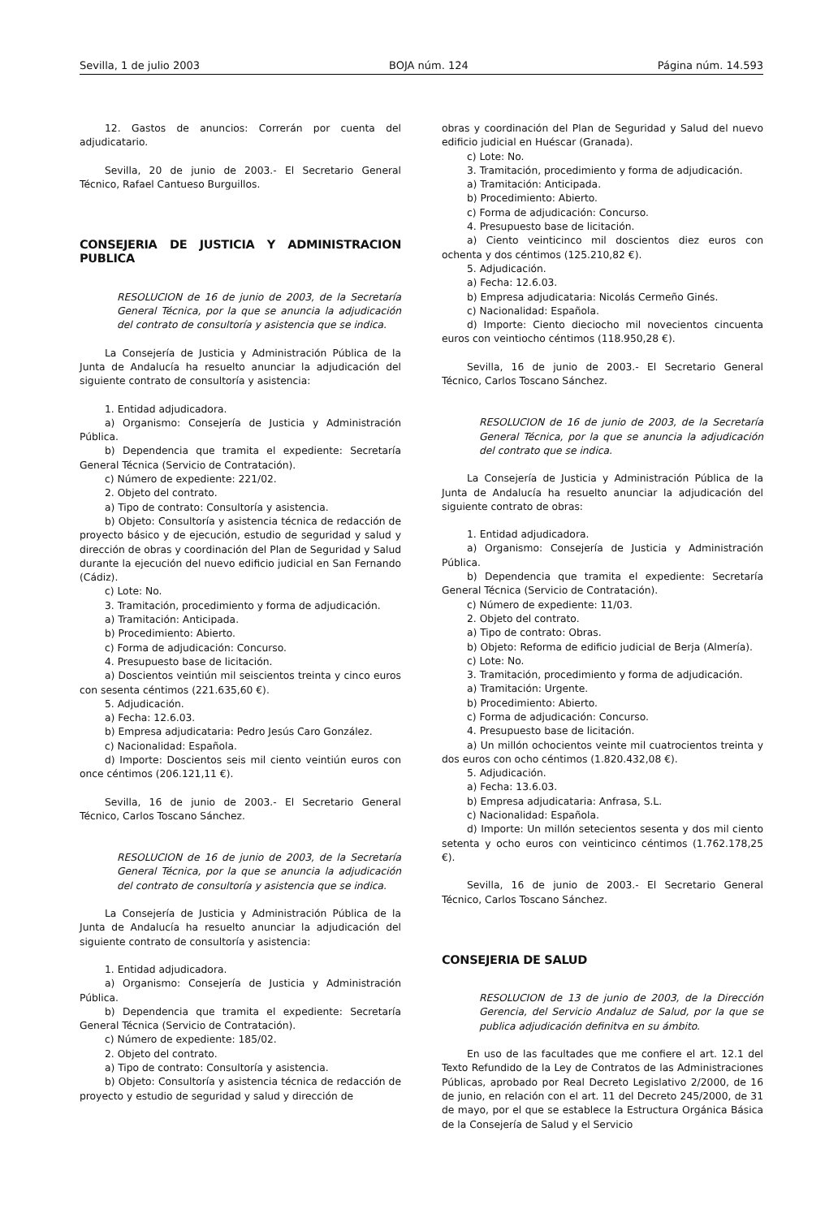Sevilla, 1 de julio 2003 BOJA núm. 124 Página núm. 14.593
12. Gastos de anuncios: Correrán por cuenta del adjudicatario.
Sevilla, 20 de junio de 2003.- El Secretario General Técnico, Rafael Cantueso Burguillos.
CONSEJERIA DE JUSTICIA Y ADMINISTRACION PUBLICA
RESOLUCION de 16 de junio de 2003, de la Secretaría General Técnica, por la que se anuncia la adjudicación del contrato de consultoría y asistencia que se indica.
La Consejería de Justicia y Administración Pública de la Junta de Andalucía ha resuelto anunciar la adjudicación del siguiente contrato de consultoría y asistencia:
1. Entidad adjudicadora.
a) Organismo: Consejería de Justicia y Administración Pública.
b) Dependencia que tramita el expediente: Secretaría General Técnica (Servicio de Contratación).
c) Número de expediente: 221/02.
2. Objeto del contrato.
a) Tipo de contrato: Consultoría y asistencia.
b) Objeto: Consultoría y asistencia técnica de redacción de proyecto básico y de ejecución, estudio de seguridad y salud y dirección de obras y coordinación del Plan de Seguridad y Salud durante la ejecución del nuevo edificio judicial en San Fernando (Cádiz).
c) Lote: No.
3. Tramitación, procedimiento y forma de adjudicación.
a) Tramitación: Anticipada.
b) Procedimiento: Abierto.
c) Forma de adjudicación: Concurso.
4. Presupuesto base de licitación.
a) Doscientos veintiún mil seiscientos treinta y cinco euros con sesenta céntimos (221.635,60 €).
5. Adjudicación.
a) Fecha: 12.6.03.
b) Empresa adjudicataria: Pedro Jesús Caro González.
c) Nacionalidad: Española.
d) Importe: Doscientos seis mil ciento veintiún euros con once céntimos (206.121,11 €).
Sevilla, 16 de junio de 2003.- El Secretario General Técnico, Carlos Toscano Sánchez.
RESOLUCION de 16 de junio de 2003, de la Secretaría General Técnica, por la que se anuncia la adjudicación del contrato de consultoría y asistencia que se indica.
La Consejería de Justicia y Administración Pública de la Junta de Andalucía ha resuelto anunciar la adjudicación del siguiente contrato de consultoría y asistencia:
1. Entidad adjudicadora.
a) Organismo: Consejería de Justicia y Administración Pública.
b) Dependencia que tramita el expediente: Secretaría General Técnica (Servicio de Contratación).
c) Número de expediente: 185/02.
2. Objeto del contrato.
a) Tipo de contrato: Consultoría y asistencia.
b) Objeto: Consultoría y asistencia técnica de redacción de proyecto y estudio de seguridad y salud y dirección de
obras y coordinación del Plan de Seguridad y Salud del nuevo edificio judicial en Huéscar (Granada).
c) Lote: No.
3. Tramitación, procedimiento y forma de adjudicación.
a) Tramitación: Anticipada.
b) Procedimiento: Abierto.
c) Forma de adjudicación: Concurso.
4. Presupuesto base de licitación.
a) Ciento veinticinco mil doscientos diez euros con ochenta y dos céntimos (125.210,82 €).
5. Adjudicación.
a) Fecha: 12.6.03.
b) Empresa adjudicataria: Nicolás Cermeño Ginés.
c) Nacionalidad: Española.
d) Importe: Ciento dieciocho mil novecientos cincuenta euros con veintiocho céntimos (118.950,28 €).
Sevilla, 16 de junio de 2003.- El Secretario General Técnico, Carlos Toscano Sánchez.
RESOLUCION de 16 de junio de 2003, de la Secretaría General Técnica, por la que se anuncia la adjudicación del contrato que se indica.
La Consejería de Justicia y Administración Pública de la Junta de Andalucía ha resuelto anunciar la adjudicación del siguiente contrato de obras:
1. Entidad adjudicadora.
a) Organismo: Consejería de Justicia y Administración Pública.
b) Dependencia que tramita el expediente: Secretaría General Técnica (Servicio de Contratación).
c) Número de expediente: 11/03.
2. Objeto del contrato.
a) Tipo de contrato: Obras.
b) Objeto: Reforma de edificio judicial de Berja (Almería).
c) Lote: No.
3. Tramitación, procedimiento y forma de adjudicación.
a) Tramitación: Urgente.
b) Procedimiento: Abierto.
c) Forma de adjudicación: Concurso.
4. Presupuesto base de licitación.
a) Un millón ochocientos veinte mil cuatrocientos treinta y dos euros con ocho céntimos (1.820.432,08 €).
5. Adjudicación.
a) Fecha: 13.6.03.
b) Empresa adjudicataria: Anfrasa, S.L.
c) Nacionalidad: Española.
d) Importe: Un millón setecientos sesenta y dos mil ciento setenta y ocho euros con veinticinco céntimos (1.762.178,25 €).
Sevilla, 16 de junio de 2003.- El Secretario General Técnico, Carlos Toscano Sánchez.
CONSEJERIA DE SALUD
RESOLUCION de 13 de junio de 2003, de la Dirección Gerencia, del Servicio Andaluz de Salud, por la que se publica adjudicación definitva en su ámbito.
En uso de las facultades que me confiere el art. 12.1 del Texto Refundido de la Ley de Contratos de las Administraciones Públicas, aprobado por Real Decreto Legislativo 2/2000, de 16 de junio, en relación con el art. 11 del Decreto 245/2000, de 31 de mayo, por el que se establece la Estructura Orgánica Básica de la Consejería de Salud y el Servicio